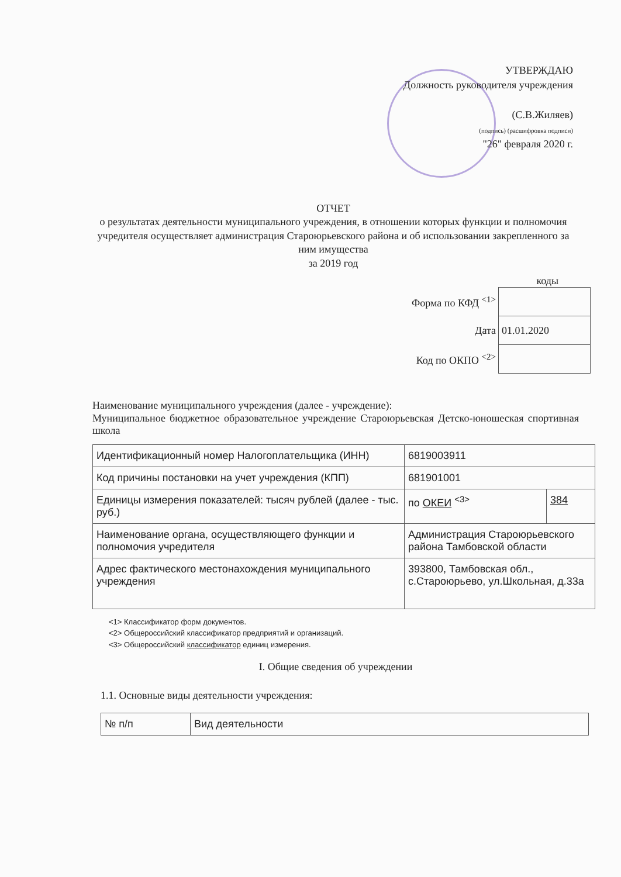УТВЕРЖДАЮ
Должность руководителя учреждения
(С.В.Жиляев)
(подпись) (расшифровка подписи)
"26" февраля 2020 г.
ОТЧЕТ
о результатах деятельности муниципального учреждения, в отношении которых функции и полномочия учредителя осуществляет администрация Староюрьевского района и об использовании закрепленного за ним имущества
за 2019 год
коды
| Форма по КФД <sup><1></sup> | |
| Дата | 01.01.2020 |
| Код по ОКПО <sup><2></sup> | |
Наименование муниципального учреждения (далее - учреждение):
Муниципальное бюджетное образовательное учреждение Староюрьевская Детско-юношеская спортивная школа
| Идентификационный номер Налогоплательщика (ИНН) | 6819003911 | |
| Код причины постановки на учет учреждения (КПП) | 681901001 | |
| Единицы измерения показателей: тысяч рублей (далее - тыс. руб.) | по ОКЕИ <sup><3></sup> | 384 |
| Наименование органа, осуществляющего функции и полномочия учредителя | Администрация Староюрьевского района Тамбовской области | |
| Адрес фактического местонахождения муниципального учреждения | 393800, Тамбовская обл., с.Староюрьево, ул.Школьная, д.33а | |
<1> Классификатор форм документов.
<2> Общероссийский классификатор предприятий и организаций.
<3> Общероссийский классификатор единиц измерения.
I. Общие сведения об учреждении
1.1. Основные виды деятельности учреждения:
| № п/п | Вид деятельности |